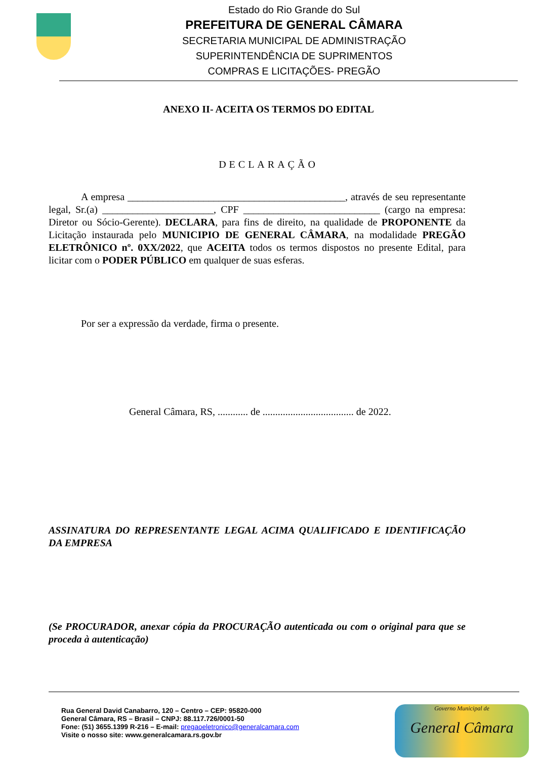Estado do Rio Grande do Sul
PREFEITURA DE GENERAL CÂMARA
SECRETARIA MUNICIPAL DE ADMINISTRAÇÃO
SUPERINTENDÊNCIA DE SUPRIMENTOS
COMPRAS E LICITAÇÕES- PREGÃO
ANEXO II- ACEITA OS TERMOS DO EDITAL
DECLARAÇÃO
A empresa ___________________________________________, através de seu representante legal, Sr.(a) ______________________, CPF ___________________________ (cargo na empresa: Diretor ou Sócio-Gerente). DECLARA, para fins de direito, na qualidade de PROPONENTE da Licitação instaurada pelo MUNICIPIO DE GENERAL CÂMARA, na modalidade PREGÃO ELETRÔNICO nº. 0XX/2022, que ACEITA todos os termos dispostos no presente Edital, para licitar com o PODER PÚBLICO em qualquer de suas esferas.
Por ser a expressão da verdade, firma o presente.
General Câmara, RS, ............ de .................................... de 2022.
ASSINATURA DO REPRESENTANTE LEGAL ACIMA QUALIFICADO E IDENTIFICAÇÃO DA EMPRESA
(Se PROCURADOR, anexar cópia da PROCURAÇÃO autenticada ou com o original para que se proceda à autenticação)
Rua General David Canabarro, 120 – Centro – CEP: 95820-000
General Câmara, RS – Brasil – CNPJ: 88.117.726/0001-50
Fone: (51) 3655.1399 R-216 – E-mail: pregaoeletronico@generalcamara.com
Visite o nosso site: www.generalcamara.rs.gov.br
Governo Municipal de
General Câmara